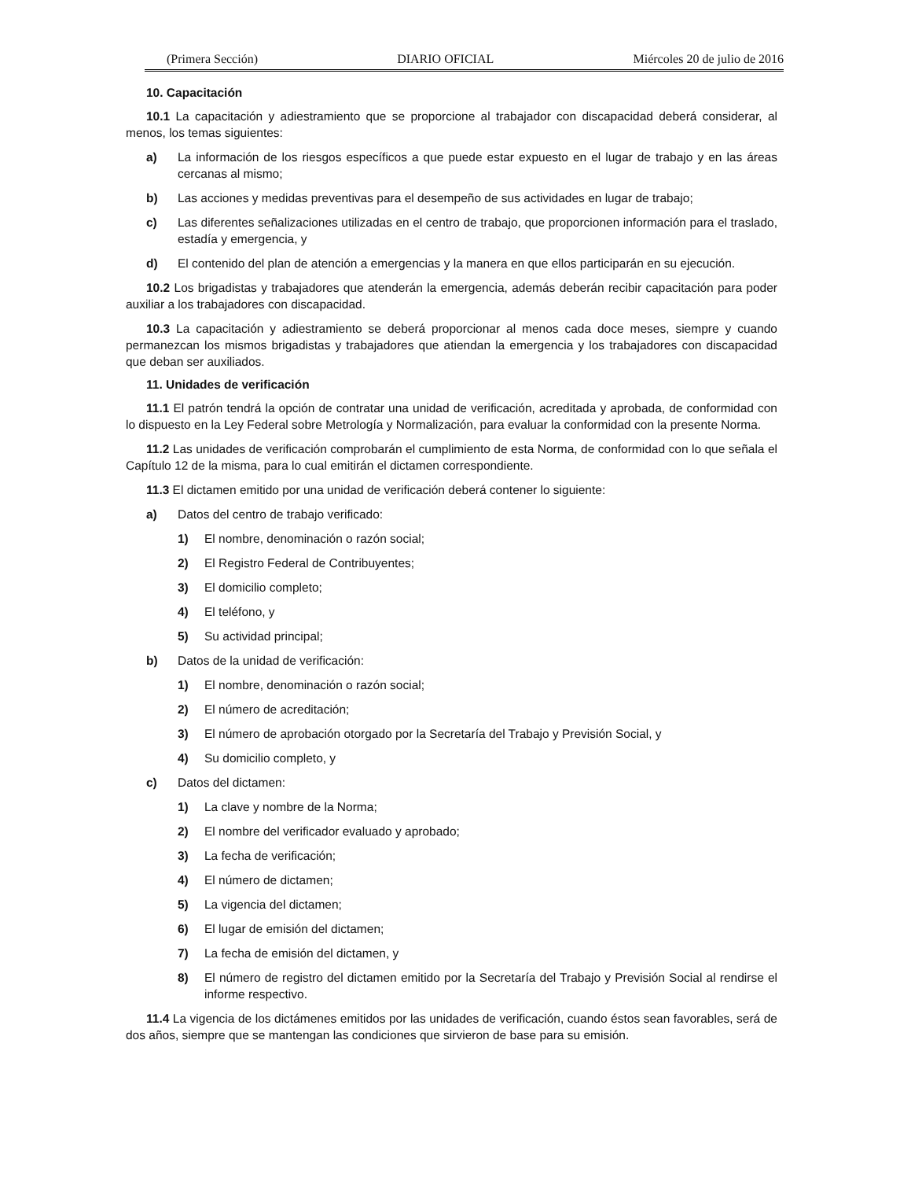(Primera Sección) DIARIO OFICIAL Miércoles 20 de julio de 2016
10. Capacitación
10.1 La capacitación y adiestramiento que se proporcione al trabajador con discapacidad deberá considerar, al menos, los temas siguientes:
a) La información de los riesgos específicos a que puede estar expuesto en el lugar de trabajo y en las áreas cercanas al mismo;
b) Las acciones y medidas preventivas para el desempeño de sus actividades en lugar de trabajo;
c) Las diferentes señalizaciones utilizadas en el centro de trabajo, que proporcionen información para el traslado, estadía y emergencia, y
d) El contenido del plan de atención a emergencias y la manera en que ellos participarán en su ejecución.
10.2 Los brigadistas y trabajadores que atenderán la emergencia, además deberán recibir capacitación para poder auxiliar a los trabajadores con discapacidad.
10.3 La capacitación y adiestramiento se deberá proporcionar al menos cada doce meses, siempre y cuando permanezcan los mismos brigadistas y trabajadores que atiendan la emergencia y los trabajadores con discapacidad que deban ser auxiliados.
11. Unidades de verificación
11.1 El patrón tendrá la opción de contratar una unidad de verificación, acreditada y aprobada, de conformidad con lo dispuesto en la Ley Federal sobre Metrología y Normalización, para evaluar la conformidad con la presente Norma.
11.2 Las unidades de verificación comprobarán el cumplimiento de esta Norma, de conformidad con lo que señala el Capítulo 12 de la misma, para lo cual emitirán el dictamen correspondiente.
11.3 El dictamen emitido por una unidad de verificación deberá contener lo siguiente:
a) Datos del centro de trabajo verificado:
1) El nombre, denominación o razón social;
2) El Registro Federal de Contribuyentes;
3) El domicilio completo;
4) El teléfono, y
5) Su actividad principal;
b) Datos de la unidad de verificación:
1) El nombre, denominación o razón social;
2) El número de acreditación;
3) El número de aprobación otorgado por la Secretaría del Trabajo y Previsión Social, y
4) Su domicilio completo, y
c) Datos del dictamen:
1) La clave y nombre de la Norma;
2) El nombre del verificador evaluado y aprobado;
3) La fecha de verificación;
4) El número de dictamen;
5) La vigencia del dictamen;
6) El lugar de emisión del dictamen;
7) La fecha de emisión del dictamen, y
8) El número de registro del dictamen emitido por la Secretaría del Trabajo y Previsión Social al rendirse el informe respectivo.
11.4 La vigencia de los dictámenes emitidos por las unidades de verificación, cuando éstos sean favorables, será de dos años, siempre que se mantengan las condiciones que sirvieron de base para su emisión.